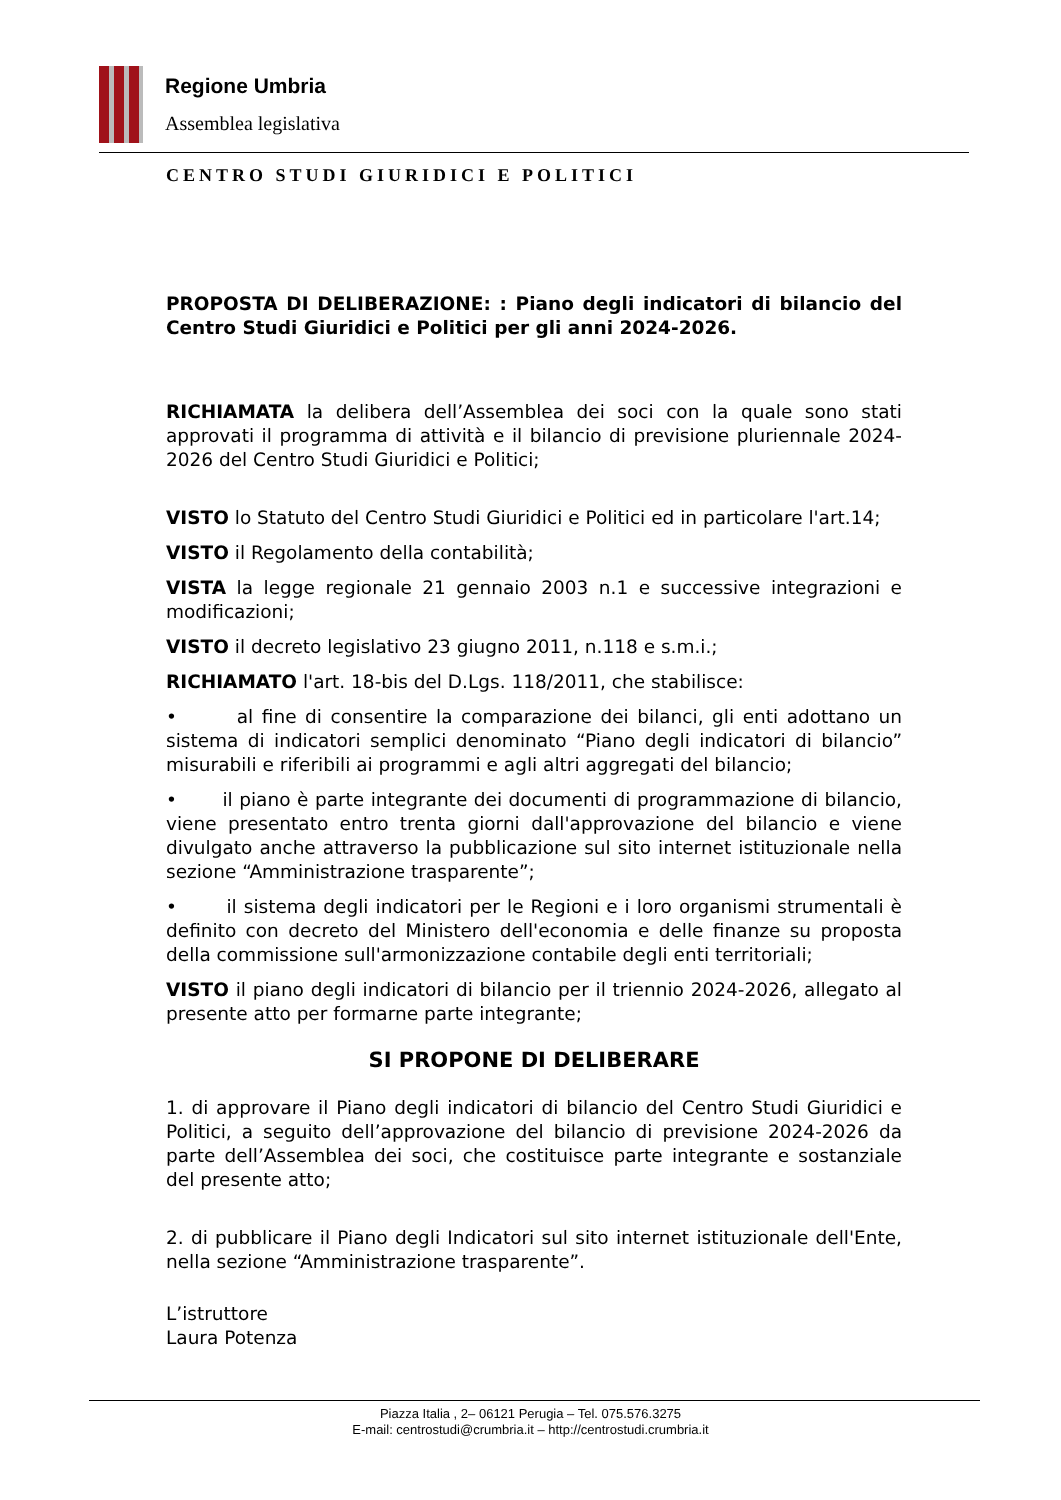Regione Umbria
Assemblea legislativa
CENTRO STUDI GIURIDICI E POLITICI
PROPOSTA DI DELIBERAZIONE: : Piano degli indicatori di bilancio del Centro Studi Giuridici e Politici per gli anni 2024-2026.
RICHIAMATA la delibera dell’Assemblea dei soci con la quale sono stati approvati il programma di attività e il bilancio di previsione pluriennale 2024-2026 del Centro Studi Giuridici e Politici;
VISTO lo Statuto del Centro Studi Giuridici e Politici ed in particolare l'art.14;
VISTO il Regolamento della contabilità;
VISTA la legge regionale 21 gennaio 2003 n.1 e successive integrazioni e modificazioni;
VISTO il decreto legislativo 23 giugno 2011, n.118 e s.m.i.;
RICHIAMATO l'art. 18-bis del D.Lgs. 118/2011, che stabilisce:
• al fine di consentire la comparazione dei bilanci, gli enti adottano un sistema di indicatori semplici denominato “Piano degli indicatori di bilancio” misurabili e riferibili ai programmi e agli altri aggregati del bilancio;
• il piano è parte integrante dei documenti di programmazione di bilancio, viene presentato entro trenta giorni dall'approvazione del bilancio e viene divulgato anche attraverso la pubblicazione sul sito internet istituzionale nella sezione “Amministrazione trasparente”;
• il sistema degli indicatori per le Regioni e i loro organismi strumentali è definito con decreto del Ministero dell'economia e delle finanze su proposta della commissione sull'armonizzazione contabile degli enti territoriali;
VISTO il piano degli indicatori di bilancio per il triennio 2024-2026, allegato al presente atto per formarne parte integrante;
SI PROPONE DI DELIBERARE
1. di approvare il Piano degli indicatori di bilancio del Centro Studi Giuridici e Politici, a seguito dell’approvazione del bilancio di previsione 2024-2026 da parte dell’Assemblea dei soci, che costituisce parte integrante e sostanziale del presente atto;
2. di pubblicare il Piano degli Indicatori sul sito internet istituzionale dell'Ente, nella sezione “Amministrazione trasparente”.
L’istruttore
Laura Potenza
Piazza Italia , 2– 06121 Perugia – Tel. 075.576.3275
E-mail: centrostudi@crumbria.it – http://centrostudi.crumbria.it